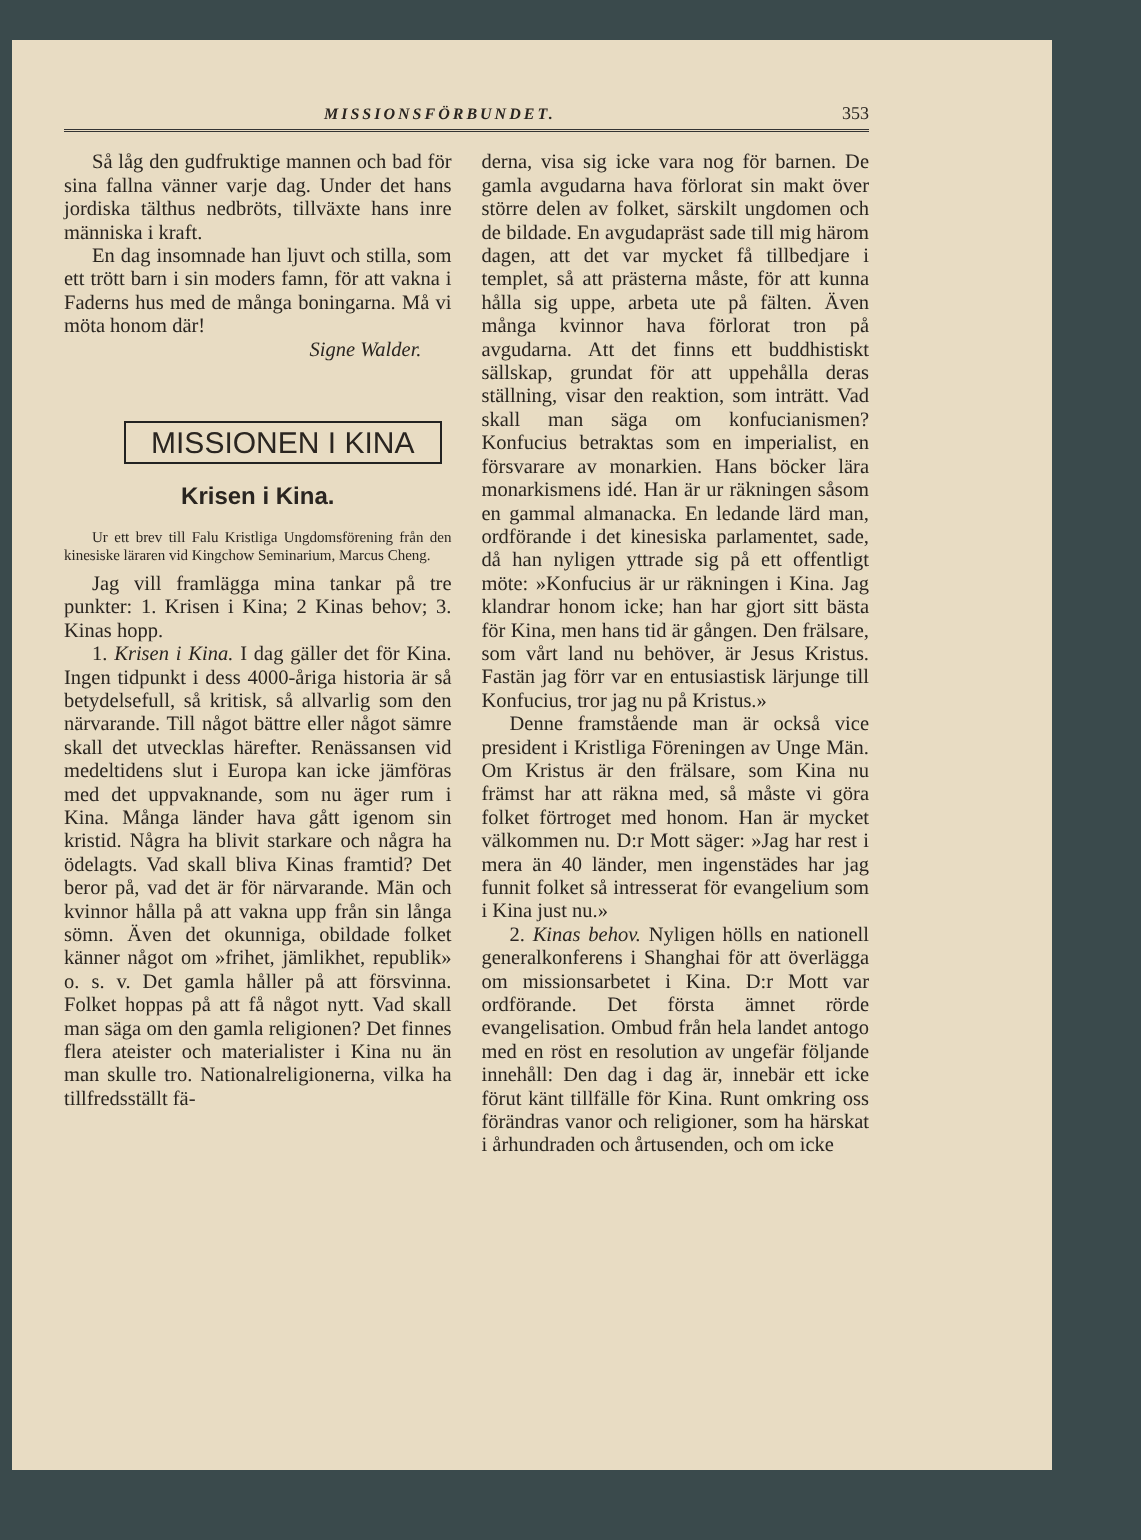MISSIONSFÖRBUNDET. 353
Så låg den gudfruktige mannen och bad för sina fallna vänner varje dag. Under det hans jordiska tälthus nedbröts, tillväxte hans inre människa i kraft.
En dag insomnade han ljuvt och stilla, som ett trött barn i sin moders famn, för att vakna i Faderns hus med de många boningarna. Må vi möta honom där!
Signe Walder.
MISSIONEN I KINA
Krisen i Kina.
Ur ett brev till Falu Kristliga Ungdomsförening från den kinesiske läraren vid Kingchow Seminarium, Marcus Cheng.
Jag vill framlägga mina tankar på tre punkter: 1. Krisen i Kina; 2 Kinas behov; 3. Kinas hopp.
1. Krisen i Kina. I dag gäller det för Kina. Ingen tidpunkt i dess 4000-åriga historia är så betydelsefull, så kritisk, så allvarlig som den närvarande. Till något bättre eller något sämre skall det utvecklas härefter. Renässansen vid medeltidens slut i Europa kan icke jämföras med det uppvaknande, som nu äger rum i Kina. Många länder hava gått igenom sin kristid. Några ha blivit starkare och några ha ödelagts. Vad skall bliva Kinas framtid? Det beror på, vad det är för närvarande. Män och kvinnor hålla på att vakna upp från sin långa sömn. Även det okunniga, obildade folket känner något om »frihet, jämlikhet, republik» o. s. v. Det gamla håller på att försvinna. Folket hoppas på att få något nytt. Vad skall man säga om den gamla religionen? Det finnes flera ateister och materialister i Kina nu än man skulle tro. Nationalreligionerna, vilka ha tillfredsställt fä-
derna, visa sig icke vara nog för barnen. De gamla avgudarna hava förlorat sin makt över större delen av folket, särskilt ungdomen och de bildade. En avgudapräst sade till mig härom dagen, att det var mycket få tillbedjare i templet, så att prästerna måste, för att kunna hålla sig uppe, arbeta ute på fälten. Även många kvinnor hava förlorat tron på avgudarna. Att det finns ett buddhistiskt sällskap, grundat för att uppehålla deras ställning, visar den reaktion, som inträtt. Vad skall man säga om konfucianismen? Konfucius betraktas som en imperialist, en försvarare av monarkien. Hans böcker lära monarkismens idé. Han är ur räkningen såsom en gammal almanacka. En ledande lärd man, ordförande i det kinesiska parlamentet, sade, då han nyligen yttrade sig på ett offentligt möte: »Konfucius är ur räkningen i Kina. Jag klandrar honom icke; han har gjort sitt bästa för Kina, men hans tid är gången. Den frälsare, som vårt land nu behöver, är Jesus Kristus. Fastän jag förr var en entusiastisk lärjunge till Konfucius, tror jag nu på Kristus.»
Denne framstående man är också vice president i Kristliga Föreningen av Unge Män. Om Kristus är den frälsare, som Kina nu främst har att räkna med, så måste vi göra folket förtroget med honom. Han är mycket välkommen nu. D:r Mott säger: »Jag har rest i mera än 40 länder, men ingenstädes har jag funnit folket så intresserat för evangelium som i Kina just nu.»
2. Kinas behov. Nyligen hölls en nationell generalkonferens i Shanghai för att överlägga om missionsarbetet i Kina. D:r Mott var ordförande. Det första ämnet rörde evangelisation. Ombud från hela landet antogo med en röst en resolution av ungefär följande innehåll: Den dag i dag är, innebär ett icke förut känt tillfälle för Kina. Runt omkring oss förändras vanor och religioner, som ha härskat i århundraden och årtusenden, och om icke